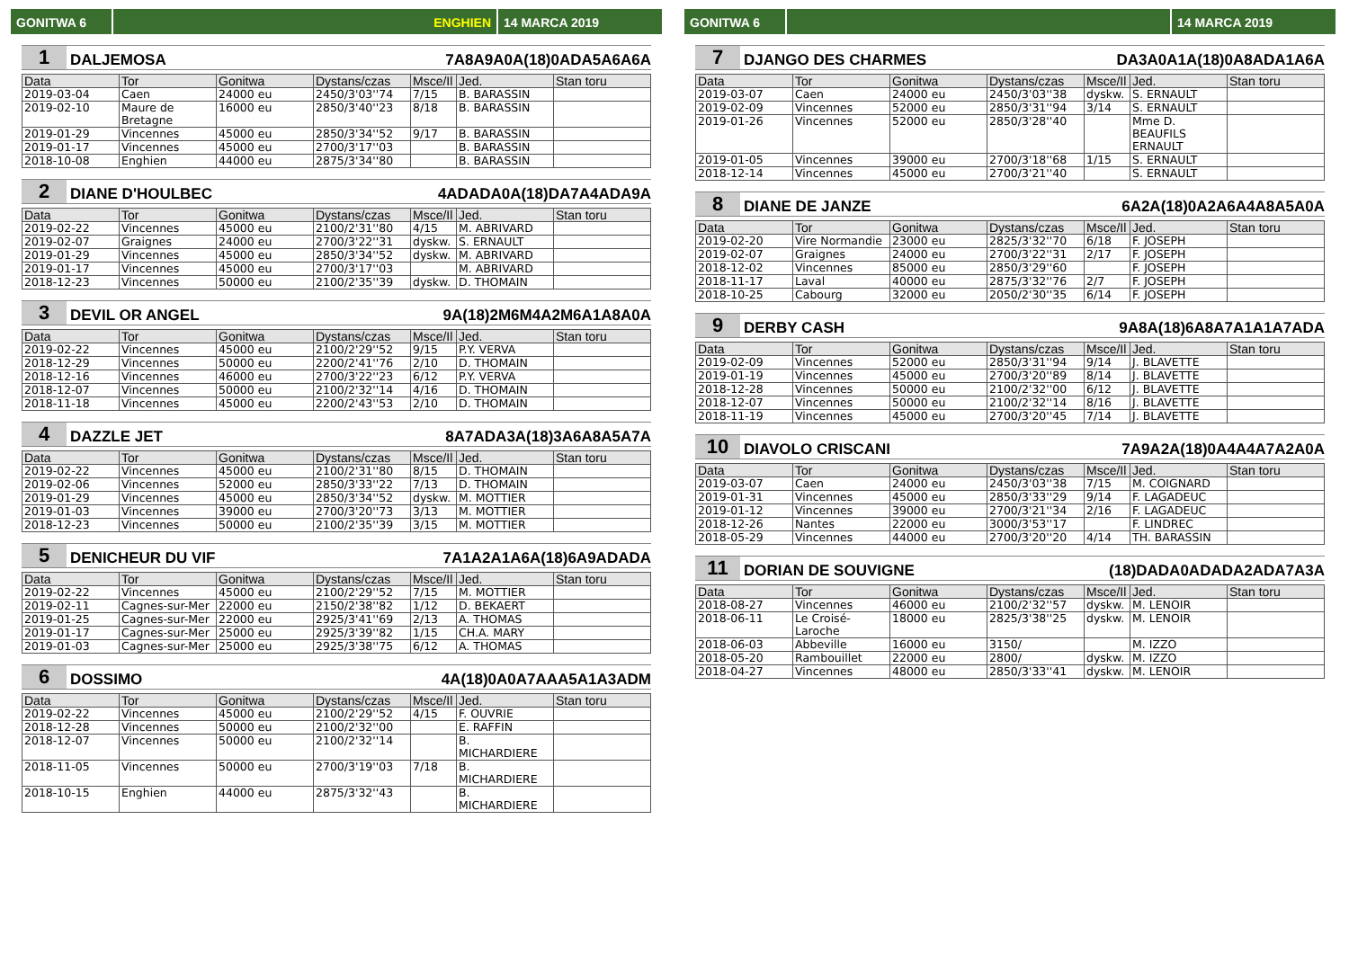GONITWA 6 ENGHIEN 14 MARCA 2019
1 DALJEMOSA 7A8A9A0A(18)0ADA5A6A6A
| Data | Tor | Gonitwa | Dystans/czas | Msce/Il | Jed. | Stan toru |
| --- | --- | --- | --- | --- | --- | --- |
| 2019-03-04 | Caen | 24000 eu | 2450/3'03''74 | 7/15 | B. BARASSIN | |
| 2019-02-10 | Maure de Bretagne | 16000 eu | 2850/3'40''23 | 8/18 | B. BARASSIN | |
| 2019-01-29 | Vincennes | 45000 eu | 2850/3'34''52 | 9/17 | B. BARASSIN | |
| 2019-01-17 | Vincennes | 45000 eu | 2700/3'17''03 | | B. BARASSIN | |
| 2018-10-08 | Enghien | 44000 eu | 2875/3'34''80 | | B. BARASSIN | |
2 DIANE D'HOULBEC 4ADADA0A(18)DA7A4ADA9A
| Data | Tor | Gonitwa | Dystans/czas | Msce/Il | Jed. | Stan toru |
| --- | --- | --- | --- | --- | --- | --- |
| 2019-02-22 | Vincennes | 45000 eu | 2100/2'31''80 | 4/15 | M. ABRIVARD | |
| 2019-02-07 | Graignes | 24000 eu | 2700/3'22''31 | dyskw. | S. ERNAULT | |
| 2019-01-29 | Vincennes | 45000 eu | 2850/3'34''52 | dyskw. | M. ABRIVARD | |
| 2019-01-17 | Vincennes | 45000 eu | 2700/3'17''03 | | M. ABRIVARD | |
| 2018-12-23 | Vincennes | 50000 eu | 2100/2'35''39 | dyskw. | D. THOMAIN | |
3 DEVIL OR ANGEL 9A(18)2M6M4A2M6A1A8A0A
| Data | Tor | Gonitwa | Dystans/czas | Msce/Il | Jed. | Stan toru |
| --- | --- | --- | --- | --- | --- | --- |
| 2019-02-22 | Vincennes | 45000 eu | 2100/2'29''52 | 9/15 | P.Y. VERVA | |
| 2018-12-29 | Vincennes | 50000 eu | 2200/2'41''76 | 2/10 | D. THOMAIN | |
| 2018-12-16 | Vincennes | 46000 eu | 2700/3'22''23 | 6/12 | P.Y. VERVA | |
| 2018-12-07 | Vincennes | 50000 eu | 2100/2'32''14 | 4/16 | D. THOMAIN | |
| 2018-11-18 | Vincennes | 45000 eu | 2200/2'43''53 | 2/10 | D. THOMAIN | |
4 DAZZLE JET 8A7ADA3A(18)3A6A8A5A7A
| Data | Tor | Gonitwa | Dystans/czas | Msce/Il | Jed. | Stan toru |
| --- | --- | --- | --- | --- | --- | --- |
| 2019-02-22 | Vincennes | 45000 eu | 2100/2'31''80 | 8/15 | D. THOMAIN | |
| 2019-02-06 | Vincennes | 52000 eu | 2850/3'33''22 | 7/13 | D. THOMAIN | |
| 2019-01-29 | Vincennes | 45000 eu | 2850/3'34''52 | dyskw. | M. MOTTIER | |
| 2019-01-03 | Vincennes | 39000 eu | 2700/3'20''73 | 3/13 | M. MOTTIER | |
| 2018-12-23 | Vincennes | 50000 eu | 2100/2'35''39 | 3/15 | M. MOTTIER | |
5 DENICHEUR DU VIF 7A1A2A1A6A(18)6A9ADADA
| Data | Tor | Gonitwa | Dystans/czas | Msce/Il | Jed. | Stan toru |
| --- | --- | --- | --- | --- | --- | --- |
| 2019-02-22 | Vincennes | 45000 eu | 2100/2'29''52 | 7/15 | M. MOTTIER | |
| 2019-02-11 | Cagnes-sur-Mer | 22000 eu | 2150/2'38''82 | 1/12 | D. BEKAERT | |
| 2019-01-25 | Cagnes-sur-Mer | 22000 eu | 2925/3'41''69 | 2/13 | A. THOMAS | |
| 2019-01-17 | Cagnes-sur-Mer | 25000 eu | 2925/3'39''82 | 1/15 | CH.A. MARY | |
| 2019-01-03 | Cagnes-sur-Mer | 25000 eu | 2925/3'38''75 | 6/12 | A. THOMAS | |
6 DOSSIMO 4A(18)0A0A7AAA5A1A3ADM
| Data | Tor | Gonitwa | Dystans/czas | Msce/Il | Jed. | Stan toru |
| --- | --- | --- | --- | --- | --- | --- |
| 2019-02-22 | Vincennes | 45000 eu | 2100/2'29''52 | 4/15 | F. OUVRIE | |
| 2018-12-28 | Vincennes | 50000 eu | 2100/2'32''00 | | E. RAFFIN | |
| 2018-12-07 | Vincennes | 50000 eu | 2100/2'32''14 | | B. MICHARDIERE | |
| 2018-11-05 | Vincennes | 50000 eu | 2700/3'19''03 | 7/18 | B. MICHARDIERE | |
| 2018-10-15 | Enghien | 44000 eu | 2875/3'32''43 | | B. MICHARDIERE | |
GONITWA 6 14 MARCA 2019
7 DJANGO DES CHARMES DA3A0A1A(18)0A8ADA1A6A
| Data | Tor | Gonitwa | Dystans/czas | Msce/Il | Jed. | Stan toru |
| --- | --- | --- | --- | --- | --- | --- |
| 2019-03-07 | Caen | 24000 eu | 2450/3'03''38 | dyskw. | S. ERNAULT | |
| 2019-02-09 | Vincennes | 52000 eu | 2850/3'31''94 | 3/14 | S. ERNAULT | |
| 2019-01-26 | Vincennes | 52000 eu | 2850/3'28''40 | | Mme D. BEAUFILS ERNAULT | |
| 2019-01-05 | Vincennes | 39000 eu | 2700/3'18''68 | 1/15 | S. ERNAULT | |
| 2018-12-14 | Vincennes | 45000 eu | 2700/3'21''40 | | S. ERNAULT | |
8 DIANE DE JANZE 6A2A(18)0A2A6A4A8A5A0A
| Data | Tor | Gonitwa | Dystans/czas | Msce/Il | Jed. | Stan toru |
| --- | --- | --- | --- | --- | --- | --- |
| 2019-02-20 | Vire Normandie | 23000 eu | 2825/3'32''70 | 6/18 | F. JOSEPH | |
| 2019-02-07 | Graignes | 24000 eu | 2700/3'22''31 | 2/17 | F. JOSEPH | |
| 2018-12-02 | Vincennes | 85000 eu | 2850/3'29''60 | | F. JOSEPH | |
| 2018-11-17 | Laval | 40000 eu | 2875/3'32''76 | 2/7 | F. JOSEPH | |
| 2018-10-25 | Cabourg | 32000 eu | 2050/2'30''35 | 6/14 | F. JOSEPH | |
9 DERBY CASH 9A8A(18)6A8A7A1A1A7ADA
| Data | Tor | Gonitwa | Dystans/czas | Msce/Il | Jed. | Stan toru |
| --- | --- | --- | --- | --- | --- | --- |
| 2019-02-09 | Vincennes | 52000 eu | 2850/3'31''94 | 9/14 | J. BLAVETTE | |
| 2019-01-19 | Vincennes | 45000 eu | 2700/3'20''89 | 8/14 | J. BLAVETTE | |
| 2018-12-28 | Vincennes | 50000 eu | 2100/2'32''00 | 6/12 | J. BLAVETTE | |
| 2018-12-07 | Vincennes | 50000 eu | 2100/2'32''14 | 8/16 | J. BLAVETTE | |
| 2018-11-19 | Vincennes | 45000 eu | 2700/3'20''45 | 7/14 | J. BLAVETTE | |
10 DIAVOLO CRISCANI 7A9A2A(18)0A4A4A7A2A0A
| Data | Tor | Gonitwa | Dystans/czas | Msce/Il | Jed. | Stan toru |
| --- | --- | --- | --- | --- | --- | --- |
| 2019-03-07 | Caen | 24000 eu | 2450/3'03''38 | 7/15 | M. COIGNARD | |
| 2019-01-31 | Vincennes | 45000 eu | 2850/3'33''29 | 9/14 | F. LAGADEUC | |
| 2019-01-12 | Vincennes | 39000 eu | 2700/3'21''34 | 2/16 | F. LAGADEUC | |
| 2018-12-26 | Nantes | 22000 eu | 3000/3'53''17 | | F. LINDREC | |
| 2018-05-29 | Vincennes | 44000 eu | 2700/3'20''20 | 4/14 | TH. BARASSIN | |
11 DORIAN DE SOUVIGNE (18)DADA0ADADA2ADA7A3A
| Data | Tor | Gonitwa | Dystans/czas | Msce/Il | Jed. | Stan toru |
| --- | --- | --- | --- | --- | --- | --- |
| 2018-08-27 | Vincennes | 46000 eu | 2100/2'32''57 | dyskw. | M. LENOIR | |
| 2018-06-11 | Le Croisé-Laroche | 18000 eu | 2825/3'38''25 | dyskw. | M. LENOIR | |
| 2018-06-03 | Abbeville | 16000 eu | 3150/ | | M. IZZO | |
| 2018-05-20 | Rambouillet | 22000 eu | 2800/ | dyskw. | M. IZZO | |
| 2018-04-27 | Vincennes | 48000 eu | 2850/3'33''41 | dyskw. | M. LENOIR | |